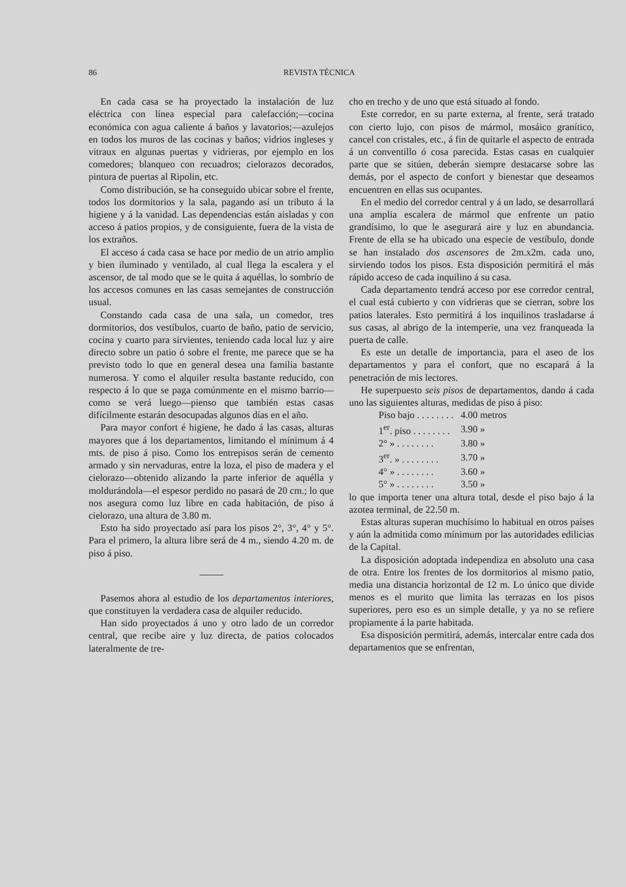86 REVISTA TÉCNICA
En cada casa se ha proyectado la instalación de luz eléctrica con línea especial para calefacción;—cocina económica con agua caliente á baños y lavatorios;—azulejos en todos los muros de las cocinas y baños; vidrios ingleses y vitraux en algunas puertas y vidrieras, por ejemplo en los comedores; blanqueo con recuadros; cielorazos decorados, pintura de puertas al Ripolin, etc.
Como distribución, se ha conseguido ubicar sobre el frente, todos los dormitorios y la sala, pagando así un tributo á la higiene y á la vanidad. Las dependencias están aisladas y con acceso á patios propios, y de consiguiente, fuera de la vista de los extraños.
El acceso á cada casa se hace por medio de un atrio amplio y bien iluminado y ventilado, al cual llega la escalera y el ascensor, de tal modo que se le quita á aquéllas, lo sombrío de los accesos comunes en las casas semejantes de construcción usual.
Constando cada casa de una sala, un comedor, tres dormitorios, dos vestíbulos, cuarto de baño, patio de servicio, cocina y cuarto para sirvientes, teniendo cada local luz y aire directo sobre un patio ó sobre el frente, me parece que se ha previsto todo lo que en general desea una familia bastante numerosa. Y como el alquiler resulta bastante reducido, con respecto á lo que se paga comúnmente en el mismo barrio—como se verá luego—pienso que también estas casas difícilmente estarán desocupadas algunos días en el año.
Para mayor confort é higiene, he dado á las casas, alturas mayores que á los departamentos, limitando el mínimum á 4 mts. de piso á piso. Como los entrepisos serán de cemento armado y sin nervaduras, entre la loza, el piso de madera y el cielorazo—obtenido alizando la parte inferior de aquélla y moldurándola—el espesor perdido no pasará de 20 cm.; lo que nos asegura como luz libre en cada habitación, de piso á cielorazo, una altura de 3.80 m.
Esto ha sido proyectado así para los pisos 2°, 3°, 4° y 5°. Para el primero, la altura libre será de 4 m., siendo 4.20 m. de piso á piso.
Pasemos ahora al estudio de los departamentos interiores, que constituyen la verdadera casa de alquiler reducido.
Han sido proyectados á uno y otro lado de un corredor central, que recibe aire y luz directa, de patios colocados lateralmente de tre-
cho en trecho y de uno que está situado al fondo.
Este corredor, en su parte externa, al frente, será tratado con cierto lujo, con pisos de mármol, mosáico granítico, cancel con cristales, etc., á fin de quitarle el aspecto de entrada á un conventillo ó cosa parecida. Estas casas en cualquier parte que se sitúen, deberán siempre destacarse sobre las demás, por el aspecto de confort y bienestar que deseamos encuentren en ellas sus ocupantes.
En el medio del corredor central y á un lado, se desarrollará una amplia escalera de mármol que enfrente un patio grandísimo, lo que le asegurará aire y luz en abundancia. Frente de ella se ha ubicado una especie de vestíbulo, donde se han instalado dos ascensores de 2m.x2m. cada uno, sirviendo todos los pisos. Esta disposición permitirá el más rápido acceso de cada inquilino á su casa.
Cada departamento tendrá acceso por ese corredor central, el cual está cubierto y con vidrieras que se cierran, sobre los patios laterales. Esto permitirá á los inquilinos trasladarse á sus casas, al abrigo de la intemperie, una vez franqueada la puerta de calle.
Es este un detalle de importancia, para el aseo de los departamentos y para el confort, que no escapará á la penetración de mis lectores.
He superpuesto seis pisos de departamentos, dando á cada uno las siguientes alturas, medidas de piso á piso:
| Piso bajo . . . . . . . . | 4.00 metros |
| 1<sup>er</sup>. piso . . . . . . . . | 3.90 » |
| 2° » . . . . . . . . | 3.80 » |
| 3<sup>er</sup>. » . . . . . . . . | 3.70 » |
| 4° » . . . . . . . . | 3.60 » |
| 5° » . . . . . . . . | 3.50 » |
lo que importa tener una altura total, desde el piso bajo á la azotea terminal, de 22.50 m.
Estas alturas superan muchísimo lo habitual en otros países y aún la admitida como mínimum por las autoridades edilicias de la Capital.
La disposición adoptada independiza en absoluto una casa de otra. Entre los frentes de los dormitorios al mismo patio, media una distancia horizontal de 12 m. Lo único que divide menos es el murito que limita las terrazas en los pisos superiores, pero eso es un simple detalle, y ya no se refiere propiamente á la parte habitada.
Esa disposición permitirá, además, intercalar entre cada dos departamentos que se enfrentan,